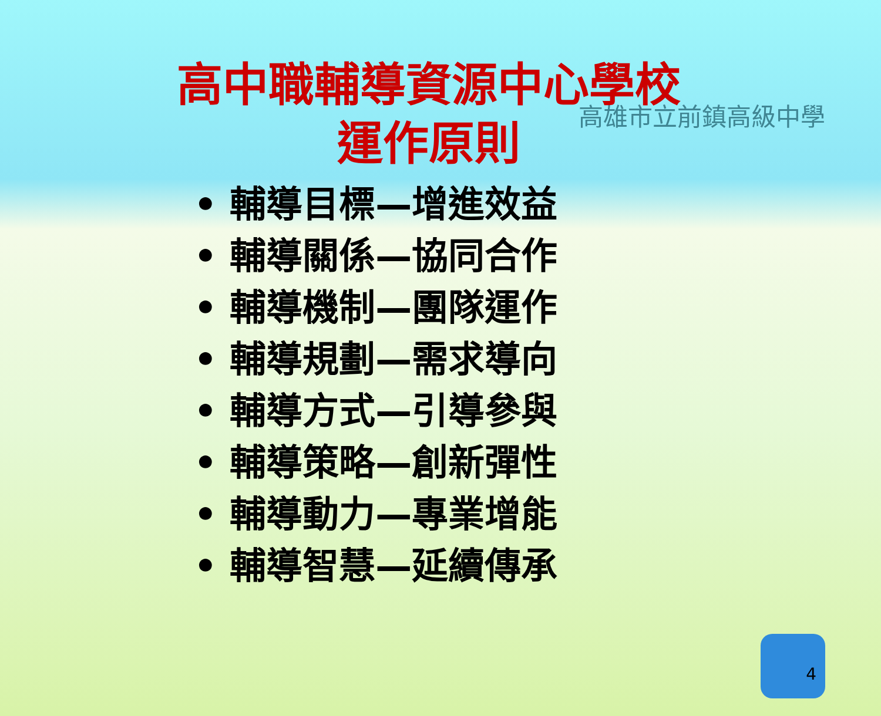高雄市立前鎮高級中學
高中職輔導資源中心學校
運作原則
• 輔導目標—增進效益
• 輔導關係—協同合作
• 輔導機制—團隊運作
• 輔導規劃—需求導向
• 輔導方式—引導參與
• 輔導策略—創新彈性
• 輔導動力—專業增能
• 輔導智慧—延續傳承
4